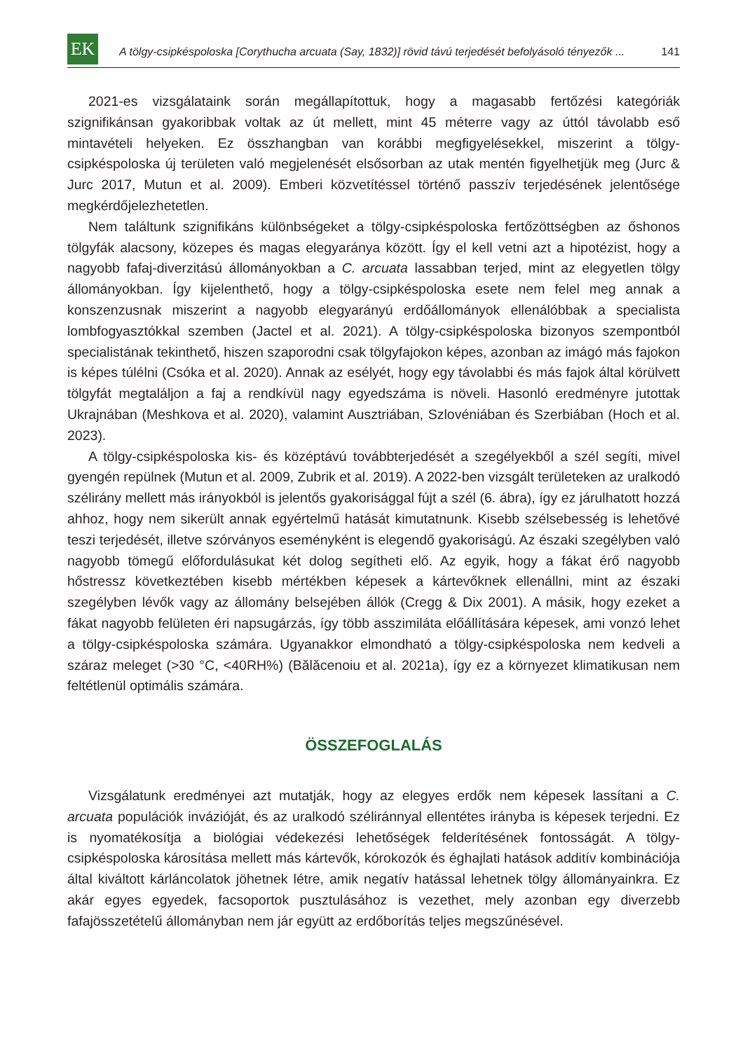EK
A tölgy-csipkéspoloska [Corythucha arcuata (Say, 1832)] rövid távú terjedését befolyásoló tényezők ...
141
2021-es vizsgálataink során megállapítottuk, hogy a magasabb fertőzési kategóriák szignifikánsan gyakoribbak voltak az út mellett, mint 45 méterre vagy az úttól távolabb eső mintavételi helyeken. Ez összhangban van korábbi megfigyelésekkel, miszerint a tölgy-csipkéspoloska új területen való megjelenését elsősorban az utak mentén figyelhetjük meg (Jurc & Jurc 2017, Mutun et al. 2009). Emberi közvetítéssel történő passzív terjedésének jelentősége megkérdőjelezhetetlen.
Nem találtunk szignifikáns különbségeket a tölgy-csipkéspoloska fertőzöttségben az őshonos tölgyfák alacsony, közepes és magas elegyaránya között. Így el kell vetni azt a hipotézist, hogy a nagyobb fafaj-diverzitású állományokban a C. arcuata lassabban terjed, mint az elegyetlen tölgy állományokban. Így kijelenthető, hogy a tölgy-csipkéspoloska esete nem felel meg annak a konszenzusnak miszerint a nagyobb elegyarányú erdőállományok ellenálóbbak a specialista lombfogyasztókkal szemben (Jactel et al. 2021). A tölgy-csipkéspoloska bizonyos szempontból specialistának tekinthető, hiszen szaporodni csak tölgyfajokon képes, azonban az imágó más fajokon is képes túlélni (Csóka et al. 2020). Annak az esélyét, hogy egy távolabbi és más fajok által körülvett tölgyfát megtaláljon a faj a rendkívül nagy egyedszáma is növeli. Hasonló eredményre jutottak Ukrajnában (Meshkova et al. 2020), valamint Ausztriában, Szlovéniában és Szerbiában (Hoch et al. 2023).
A tölgy-csipkéspoloska kis- és középtávú továbbterjedését a szegélyekből a szél segíti, mivel gyengén repülnek (Mutun et al. 2009, Zubrik et al. 2019). A 2022-ben vizsgált területeken az uralkodó szélirány mellett más irányokból is jelentős gyakorisággal fújt a szél (6. ábra), így ez járulhatott hozzá ahhoz, hogy nem sikerült annak egyértelmű hatását kimutatnunk. Kisebb szélsebesség is lehetővé teszi terjedését, illetve szórványos eseményként is elegendő gyakoriságú. Az északi szegélyben való nagyobb tömegű előfordulásukat két dolog segítheti elő. Az egyik, hogy a fákat érő nagyobb hőstressz következtében kisebb mértékben képesek a kártevőknek ellenállni, mint az északi szegélyben lévők vagy az állomány belsejében állók (Cregg & Dix 2001). A másik, hogy ezeket a fákat nagyobb felületen éri napsugárzás, így több asszimiláta előállítására képesek, ami vonzó lehet a tölgy-csipkéspoloska számára. Ugyanakkor elmondható a tölgy-csipkéspoloska nem kedveli a száraz meleget (>30 °C, <40RH%) (Bălăcenoiu et al. 2021a), így ez a környezet klimatikusan nem feltétlenül optimális számára.
ÖSSZEFOGLALÁS
Vizsgálatunk eredményei azt mutatják, hogy az elegyes erdők nem képesek lassítani a C. arcuata populációk invázióját, és az uralkodó széliránnyal ellentétes irányba is képesek terjedni. Ez is nyomatékosítja a biológiai védekezési lehetőségek felderítésének fontosságát. A tölgy-csipkéspoloska károsítása mellett más kártevők, kórokozók és éghajlati hatások additív kombinációja által kiváltott kárláncolatok jöhetnek létre, amik negatív hatással lehetnek tölgy állományainkra. Ez akár egyes egyedek, facsoportok pusztulásához is vezethet, mely azonban egy diverzebb fafajösszetételű állományban nem jár együtt az erdőborítás teljes megszűnésével.